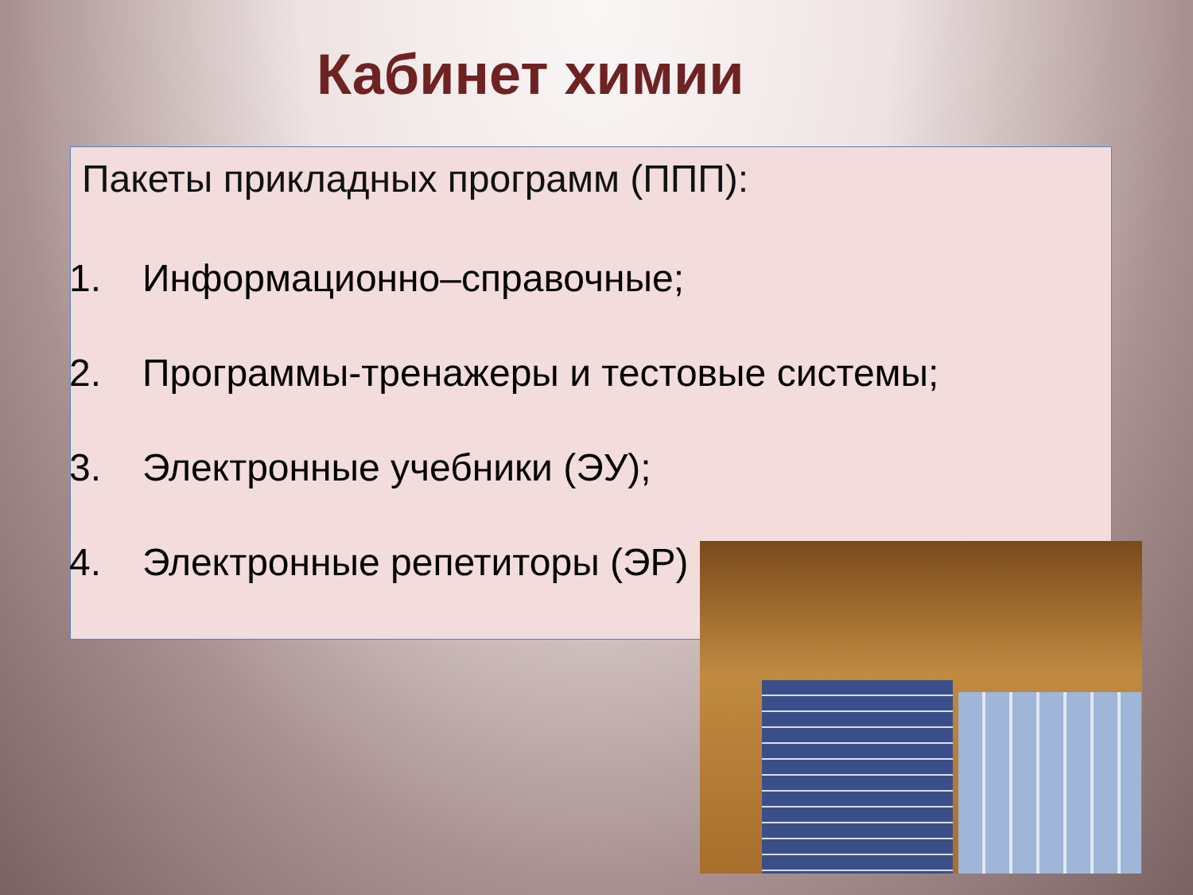Кабинет химии
Пакеты прикладных программ (ППП):
1. Информационно–справочные;
2. Программы-тренажеры и тестовые системы;
3. Электронные учебники (ЭУ);
4. Электронные репетиторы (ЭР)